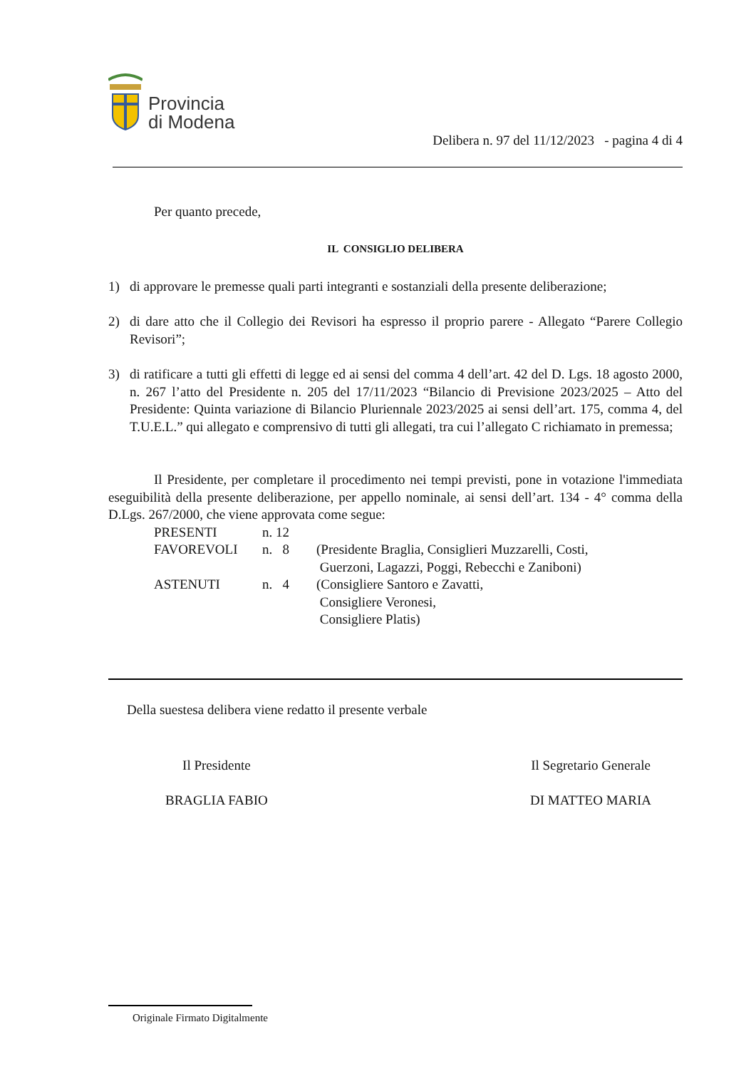Provincia
di Modena
Delibera n. 97 del 11/12/2023 - pagina 4 di 4
Per quanto precede,
IL CONSIGLIO DELIBERA
1) di approvare le premesse quali parti integranti e sostanziali della presente deliberazione;
2) di dare atto che il Collegio dei Revisori ha espresso il proprio parere - Allegato “Parere Collegio Revisori”;
3) di ratificare a tutti gli effetti di legge ed ai sensi del comma 4 dell’art. 42 del D. Lgs. 18 agosto 2000, n. 267 l’atto del Presidente n. 205 del 17/11/2023 “Bilancio di Previsione 2023/2025 – Atto del Presidente: Quinta variazione di Bilancio Pluriennale 2023/2025 ai sensi dell’art. 175, comma 4, del T.U.E.L.” qui allegato e comprensivo di tutti gli allegati, tra cui l’allegato C richiamato in premessa;
Il Presidente, per completare il procedimento nei tempi previsti, pone in votazione l'immediata eseguibilità della presente deliberazione, per appello nominale, ai sensi dell’art. 134 - 4° comma della D.Lgs. 267/2000, che viene approvata come segue:
| PRESENTI | n. 12 | |
| FAVOREVOLI | n. 8 | (Presidente Braglia, Consiglieri Muzzarelli, Costi, Guerzoni, Lagazzi, Poggi, Rebecchi e Zaniboni) |
| ASTENUTI | n. 4 | (Consigliere Santoro e Zavatti, Consigliere Veronesi, Consigliere Platis) |
Della suestesa delibera viene redatto il presente verbale
Il Presidente
BRAGLIA FABIO
Il Segretario Generale
DI MATTEO MARIA
Originale Firmato Digitalmente